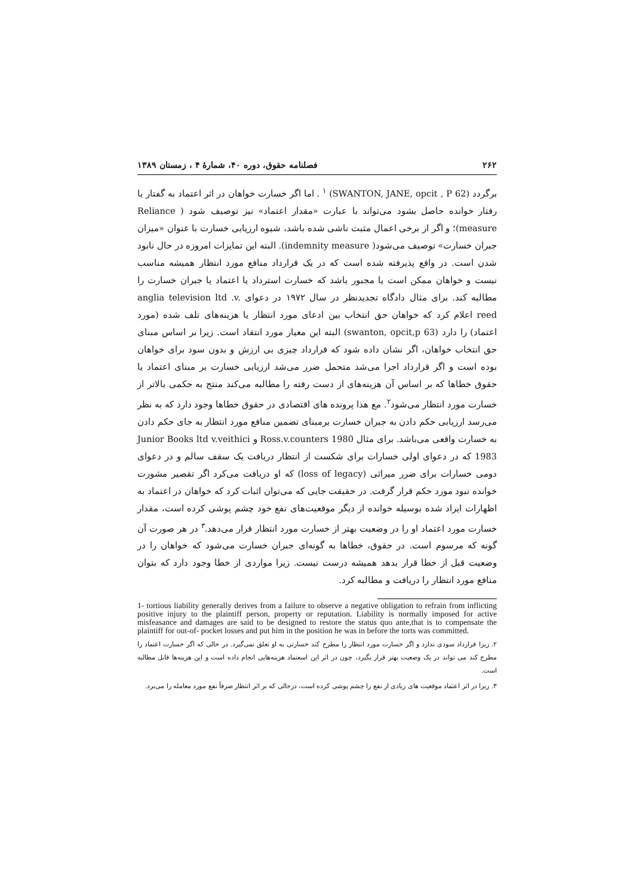۲۶۲ فصلنامه حقوق، دوره ۴۰، شمارهٔ ۴ ، زمستان ۱۳۸۹
برگردد (SWANTON, JANE, opcit , P 62) <sup>۱</sup> . اما اگر خسارت خواهان در اثر اعتماد به گفتار یا رفتار خوانده حاصل بشود می‌تواند با عبارت «مقدار اعتماد» نیز توصیف شود ( Reliance measure)؛ و اگر از برخی اعمال مثبت ناشی شده باشد، شیوه ارزیابی خسارت با عنوان «میزان جبران خسارت» توصیف می‌شود( indemnity measure). البته این تمایزات امروزه در حال نابود شدن است. در واقع پذیرفته شده است که در یک قرارداد منافع مورد انتظار همیشه مناسب نیست و خواهان ممکن است یا مجبور باشد که خسارت استرداد یا اعتماد یا جبران خسارت را مطالبه کند. برای مثال دادگاه تجدیدنظر در سال ۱۹۷۲ در دعوای anglia television ltd .v. reed اعلام کرد که خواهان حق انتخاب بین ادعای مورد انتظار یا هزینه‌های تلف شده (مورد اعتماد) را دارد (swanton, opcit,p 63) البته این معیار مورد انتقاد است. زیرا بر اساس مبنای حق انتخاب خواهان، اگر نشان داده شود که قرارداد چیزی بی ارزش و بدون سود برای خواهان بوده است و اگر قرارداد اجرا می‌شد متحمل ضرر می‌شد ارزیابی خسارت بر مبنای اعتماد یا حقوق خطاها که بر اساس آن هزینه‌های از دست رفته را مطالبه می‌کند منتج به حکمی بالاتر از خسارت مورد انتظار می‌شود<sup>۲</sup>. مع هذا پرونده های اقتصادی در حقوق خطاها وجود دارد که به نظر می‌رسد ارزیابی حکم دادن به جبران خسارت برمبنای تضمین منافع مورد انتظار به جای حکم دادن به خسارت واقعی می‌باشد. برای مثال Ross.v.counters 1980 و Junior Books ltd v.veithici 1983 که در دعوای اولی خسارات برای شکست از انتظار دریافت یک سقف سالم و در دعوای دومی خسارات برای ضرر میراثی (loss of legacy) که او دریافت می‌کرد اگر تقصیر مشورت خوانده نبود مورد حکم قرار گرفت. در حقیقت جایی که می‌توان اثبات کرد که خواهان در اعتماد به اظهارات ایراد شده بوسیله خوانده از دیگر موقعیت‌های نفع خود چشم پوشی کرده است، مقدار خسارت مورد اعتماد او را در وضعیت بهتر از خسارت مورد انتظار قرار می‌دهد.<sup>۳</sup> در هر صورت آن گونه که مرسوم است. در حقوق، خطاها به گونه‌ای جبران خسارت می‌شود که خواهان را در وضعیت قبل از خطا قرار بدهد همیشه درست نیست. زیرا مواردی از خطا وجود دارد که بتوان منافع مورد انتظار را دریافت و مطالبه کرد.
1- tortious liability generally derives from a failure to observe a negative obligation to refrain from inflicting positive injury to the plaintiff person, property or reputation. Liability is normally imposed for active misfeasance and damages are said to be designed to restore the status quo ante,that is to compensate the plaintiff for out-of- pocket losses and put him in the position he was in before the torts was committed.
۲. زیرا قرارداد سودی ندارد و اگر خسارت مورد انتظار را مطرح کند خسارتی به او تعلق نمی‌گیرد. در حالی که اگر خسارت اعتماد را مطرح کند می تواند در یک وضعیت بهتر قرار بگیرد، چون در اثر این اسعتماد هزینه‌هایی انجام داده است و این هزینه‌ها قابل مطالبه است.
۳. زیرا در اثر اعتماد موقعیت های زیادی از نفع را چشم پوشی کرده است، درحالی که بر اثر انتظار صرفاً نفع مورد معامله را می‌برد.